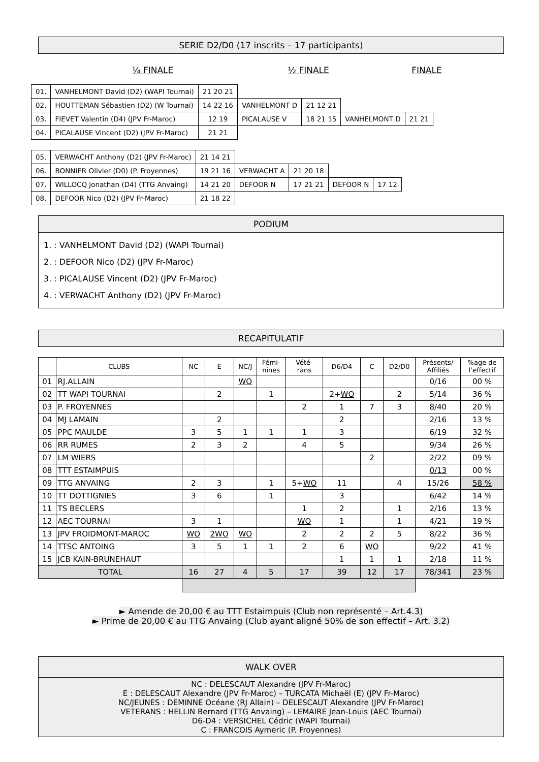SERIE D2/D0 (17 inscrits – 17 participants)
¼ FINALE ½ FINALE FINALE
| 01. | VANHELMONT David (D2) (WAPI Tournai) | 21 20 21 | | | | |
| 02. | HOUTTEMAN Sébastien (D2) (W Tournai) | 14 22 16 | VANHELMONT D | 21 12 21 | | |
| 03. | FIEVET Valentin (D4) (JPV Fr-Maroc) | 12 19 | PICALAUSE V | 18 21 15 | VANHELMONT D | 21 21 |
| 04. | PICALAUSE Vincent (D2) (JPV Fr-Maroc) | 21 21 | | | | |
| 05. | VERWACHT Anthony (D2) (JPV Fr-Maroc) | 21 14 21 | | | | |
| 06. | BONNIER Olivier (D0) (P. Froyennes) | 19 21 16 | VERWACHT A | 21 20 18 | | |
| 07. | WILLOCQ Jonathan (D4) (TTG Anvaing) | 14 21 20 | DEFOOR N | 17 21 21 | DEFOOR N | 17 12 |
| 08. | DEFOOR Nico (D2) (JPV Fr-Maroc) | 21 18 22 | | | | |
PODIUM
1. : VANHELMONT David (D2) (WAPI Tournai)
2. : DEFOOR Nico (D2) (JPV Fr-Maroc)
3. : PICALAUSE Vincent (D2) (JPV Fr-Maroc)
4. : VERWACHT Anthony (D2) (JPV Fr-Maroc)
RECAPITULATIF
| | CLUBS | NC | E | NC/J | Fémi- nines | Vété- rans | D6/D4 | C | D2/D0 | Présents/ Affiliés | %age de l’effectif |
| --- | --- | --- | --- | --- | --- | --- | --- | --- | --- | --- | --- |
| 01 | RJ.ALLAIN | | | WO | | | | | | 0/16 | 00 % |
| 02 | TT WAPI TOURNAI | | 2 | | 1 | | 2+ WO | | 2 | 5/14 | 36 % |
| 03 | P. FROYENNES | | | | | 2 | 1 | 7 | 3 | 8/40 | 20 % |
| 04 | MJ LAMAIN | | 2 | | | | 2 | | | 2/16 | 13 % |
| 05 | PPC MAULDE | 3 | 5 | 1 | 1 | 1 | 3 | | | 6/19 | 32 % |
| 06 | RR RUMES | 2 | 3 | 2 | | 4 | 5 | | | 9/34 | 26 % |
| 07 | LM WIERS | | | | | | | 2 | | 2/22 | 09 % |
| 08 | TTT ESTAIMPUIS | | | | | | | | | 0/13 | 00 % |
| 09 | TTG ANVAING | 2 | 3 | | 1 | 5+ WO | 11 | | 4 | 15/26 | 58 % |
| 10 | TT DOTTIGNIES | 3 | 6 | | 1 | | 3 | | | 6/42 | 14 % |
| 11 | TS BECLERS | | | | | 1 | 2 | | 1 | 2/16 | 13 % |
| 12 | AEC TOURNAI | 3 | 1 | | | WO | 1 | | 1 | 4/21 | 19 % |
| 13 | JPV FROIDMONT-MAROC | WO | 2WO | WO | | 2 | 2 | 2 | 5 | 8/22 | 36 % |
| 14 | TTSC ANTOING | 3 | 5 | 1 | 1 | 2 | 6 | WO | | 9/22 | 41 % |
| 15 | JCB KAIN-BRUNEHAUT | | | | | | 1 | 1 | 1 | 2/18 | 11 % |
| TOTAL | | 16 | 27 | 4 | 5 | 17 | 39 | 12 | 17 | 78/341 | 23 % |
► Amende de 20,00 € au TTT Estaimpuis (Club non représenté – Art.4.3)
► Prime de 20,00 € au TTG Anvaing (Club ayant aligné 50% de son effectif – Art. 3.2)
WALK OVER
NC : DELESCAUT Alexandre (JPV Fr-Maroc)
E : DELESCAUT Alexandre (JPV Fr-Maroc) – TURCATA Michaël (E) (JPV Fr-Maroc)
NC/JEUNES : DEMINNE Océane (RJ Allain) – DELESCAUT Alexandre (JPV Fr-Maroc)
VETERANS : HELLIN Bernard (TTG Anvaing) – LEMAIRE Jean-Louis (AEC Tournai)
D6-D4 : VERSICHEL Cédric (WAPI Tournai)
C : FRANCOIS Aymeric (P. Froyennes)